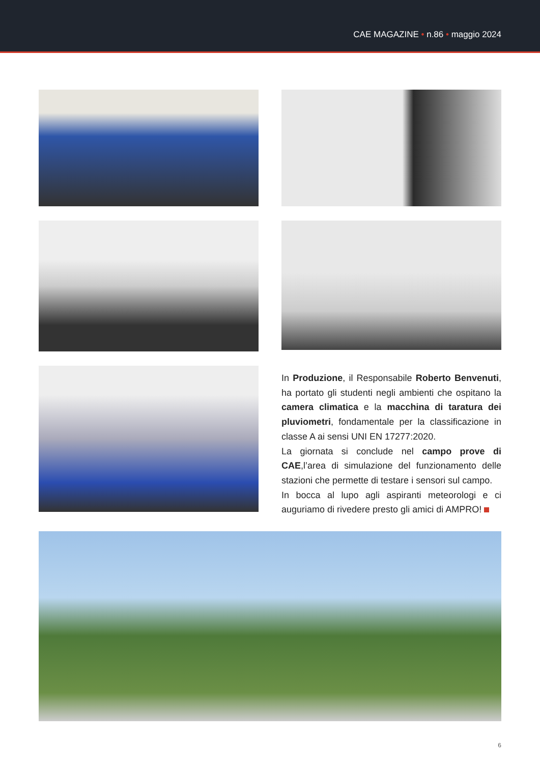CAE MAGAZINE • n.86 • maggio 2024
In Produzione, il Responsabile Roberto Benvenuti, ha portato gli studenti negli ambienti che ospitano la camera climatica e la macchina di taratura dei pluviometri, fondamentale per la classificazione in classe A ai sensi UNI EN 17277:2020.
La giornata si conclude nel campo prove di CAE,l’area di simulazione del funzionamento delle stazioni che permette di testare i sensori sul campo.
In bocca al lupo agli aspiranti meteorologi e ci auguriamo di rivedere presto gli amici di AMPRO!
6